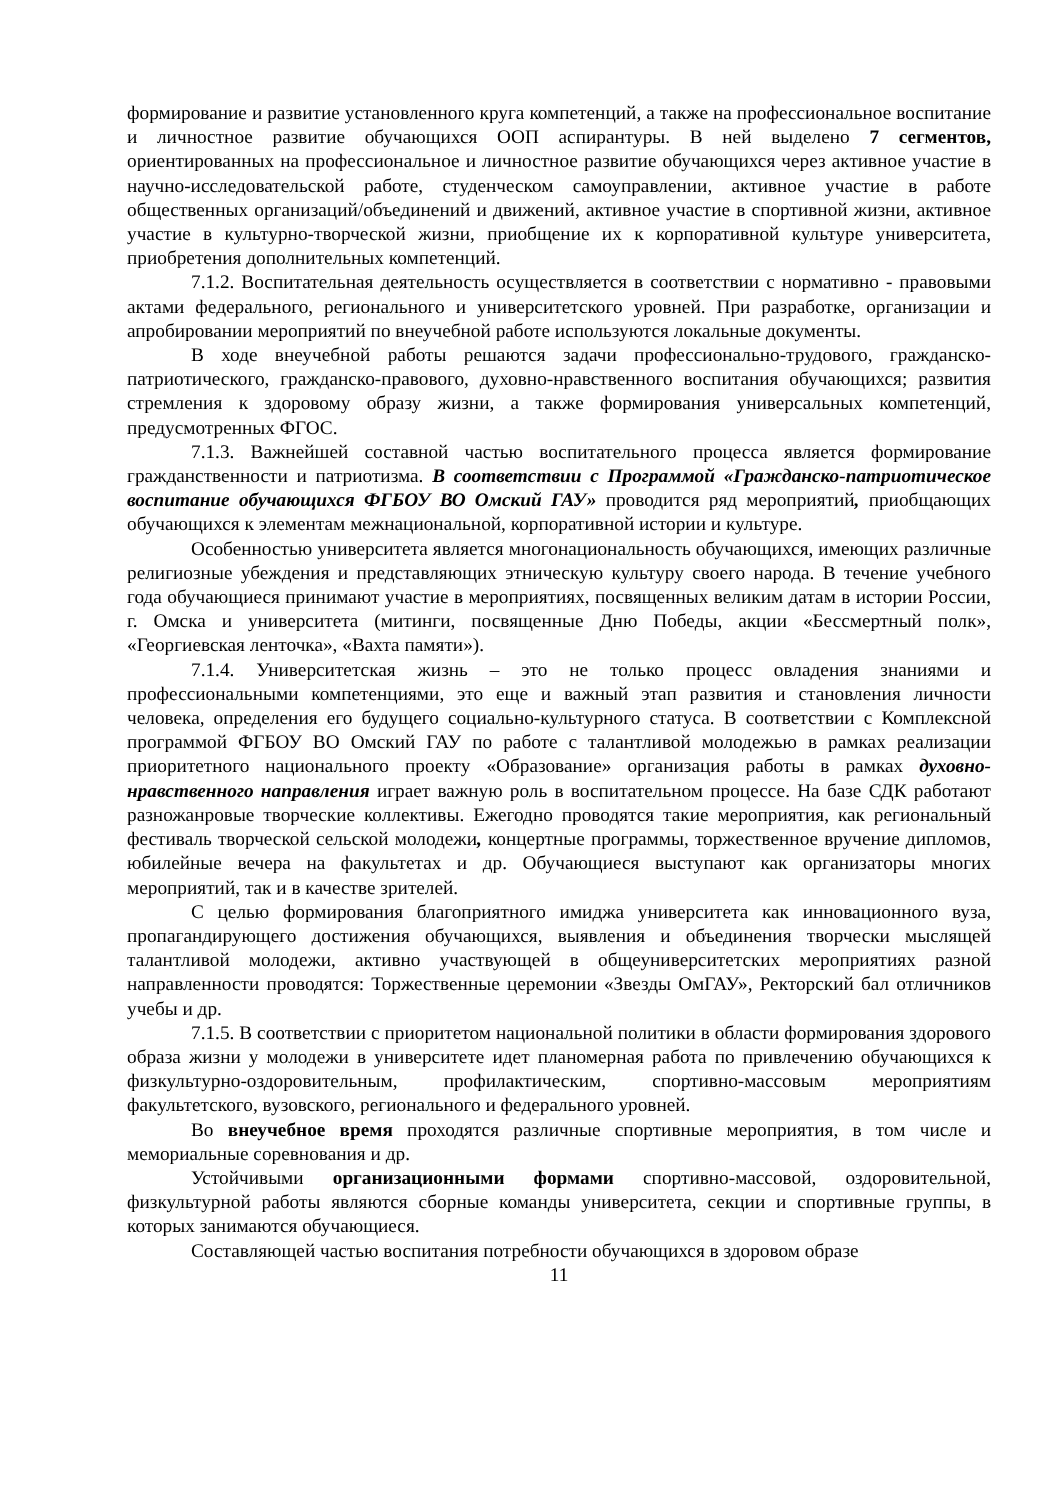формирование и развитие установленного круга компетенций, а также на профессиональное воспитание и личностное развитие обучающихся ООП аспирантуры. В ней выделено 7 сегментов, ориентированных на профессиональное и личностное развитие обучающихся через активное участие в научно-исследовательской работе, студенческом самоуправлении, активное участие в работе общественных организаций/объединений и движений, активное участие в спортивной жизни, активное участие в культурно-творческой жизни, приобщение их к корпоративной культуре университета, приобретения дополнительных компетенций.
7.1.2. Воспитательная деятельность осуществляется в соответствии с нормативно - правовыми актами федерального, регионального и университетского уровней. При разработке, организации и апробировании мероприятий по внеучебной работе используются локальные документы.
В ходе внеучебной работы решаются задачи профессионально-трудового, гражданско-патриотического, гражданско-правового, духовно-нравственного воспитания обучающихся; развития стремления к здоровому образу жизни, а также формирования универсальных компетенций, предусмотренных ФГОС.
7.1.3. Важнейшей составной частью воспитательного процесса является формирование гражданственности и патриотизма. В соответствии с Программой «Гражданско-патриотическое воспитание обучающихся ФГБОУ ВО Омский ГАУ» проводится ряд мероприятий, приобщающих обучающихся к элементам межнациональной, корпоративной истории и культуре.
Особенностью университета является многонациональность обучающихся, имеющих различные религиозные убеждения и представляющих этническую культуру своего народа. В течение учебного года обучающиеся принимают участие в мероприятиях, посвященных великим датам в истории России, г. Омска и университета (митинги, посвященные Дню Победы, акции «Бессмертный полк», «Георгиевская ленточка», «Вахта памяти»).
7.1.4. Университетская жизнь – это не только процесс овладения знаниями и профессиональными компетенциями, это еще и важный этап развития и становления личности человека, определения его будущего социально-культурного статуса. В соответствии с Комплексной программой ФГБОУ ВО Омский ГАУ по работе с талантливой молодежью в рамках реализации приоритетного национального проекту «Образование» организация работы в рамках духовно-нравственного направления играет важную роль в воспитательном процессе. На базе СДК работают разножанровые творческие коллективы. Ежегодно проводятся такие мероприятия, как региональный фестиваль творческой сельской молодежи, концертные программы, торжественное вручение дипломов, юбилейные вечера на факультетах и др. Обучающиеся выступают как организаторы многих мероприятий, так и в качестве зрителей.
С целью формирования благоприятного имиджа университета как инновационного вуза, пропагандирующего достижения обучающихся, выявления и объединения творчески мыслящей талантливой молодежи, активно участвующей в общеуниверситетских мероприятиях разной направленности проводятся: Торжественные церемонии «Звезды ОмГАУ», Ректорский бал отличников учебы и др.
7.1.5. В соответствии с приоритетом национальной политики в области формирования здорового образа жизни у молодежи в университете идет планомерная работа по привлечению обучающихся к физкультурно-оздоровительным, профилактическим, спортивно-массовым мероприятиям факультетского, вузовского, регионального и федерального уровней.
Во внеучебное время проходятся различные спортивные мероприятия, в том числе и мемориальные соревнования и др.
Устойчивыми организационными формами спортивно-массовой, оздоровительной, физкультурной работы являются сборные команды университета, секции и спортивные группы, в которых занимаются обучающиеся.
Составляющей частью воспитания потребности обучающихся в здоровом образе
11